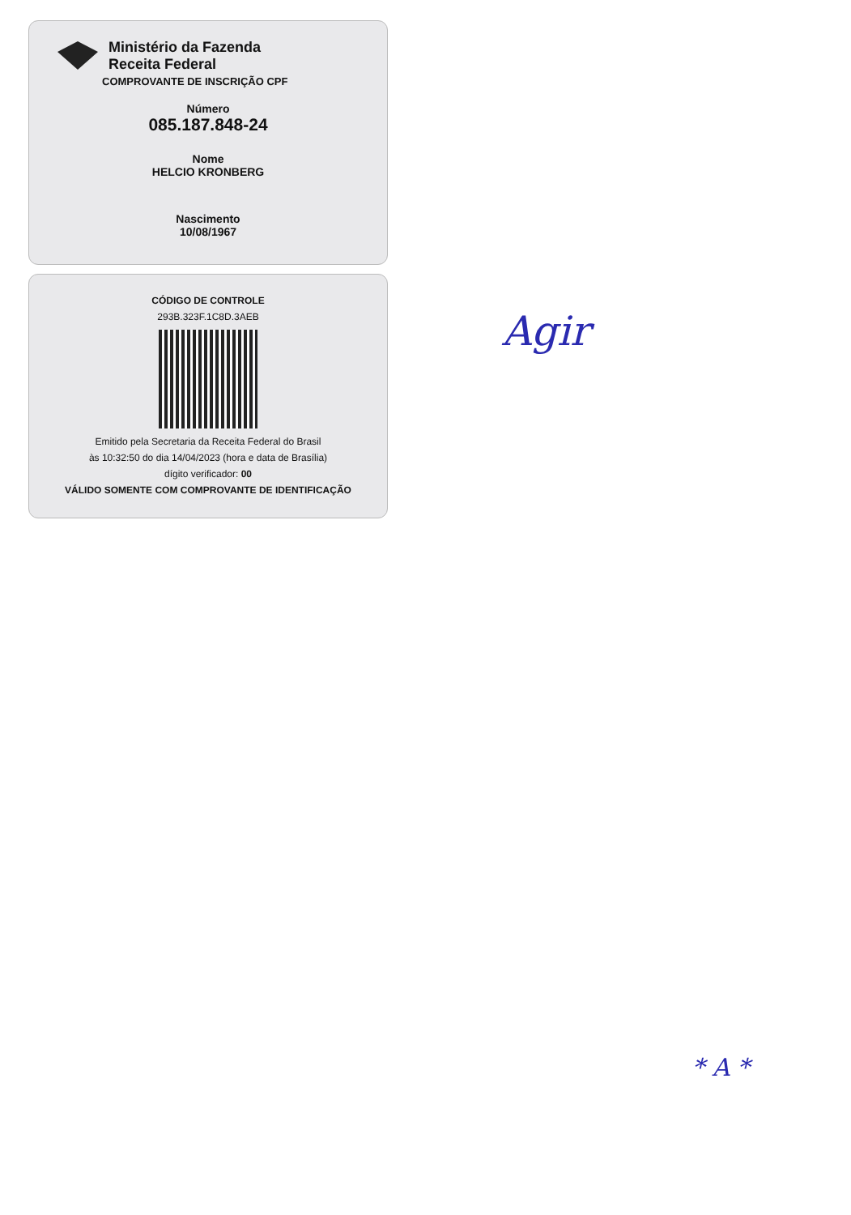Ministério da Fazenda
Receita Federal
COMPROVANTE DE INSCRIÇÃO CPF
Número
085.187.848-24
Nome
HELCIO KRONBERG
Nascimento
10/08/1967
CÓDIGO DE CONTROLE
293B.323F.1C8D.3AEB
Emitido pela Secretaria da Receita Federal do Brasil
às 10:32:50 do dia 14/04/2023 (hora e data de Brasília)
dígito verificador: 00
VÁLIDO SOMENTE COM COMPROVANTE DE IDENTIFICAÇÃO
Agir
* A *